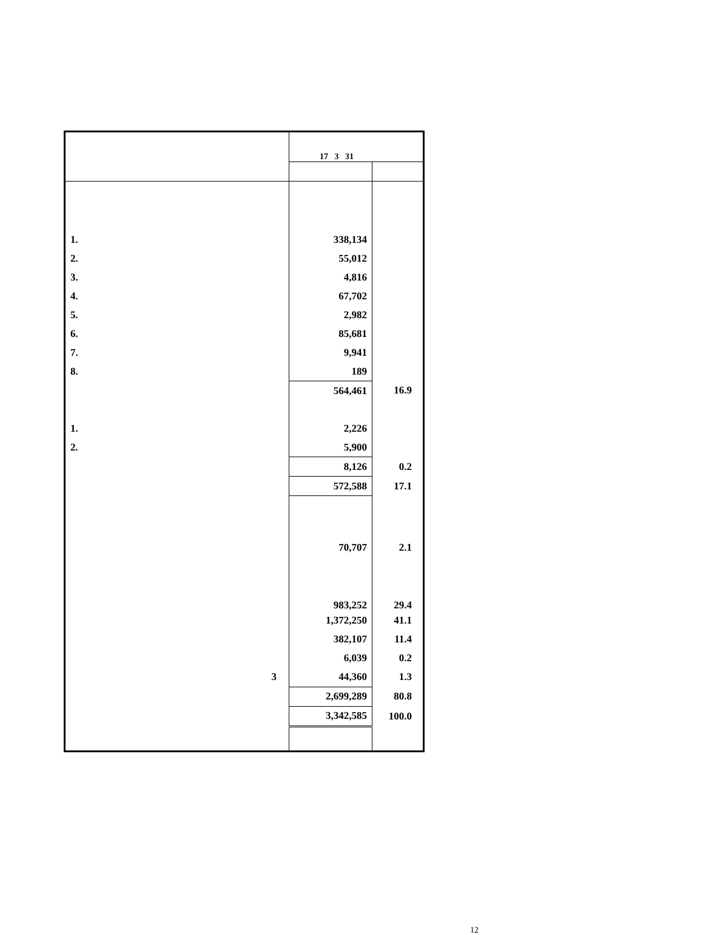| | 17 3 31 | |
| 1. | 338,134 | |
| 2. | 55,012 | |
| 3. | 4,816 | |
| 4. | 67,702 | |
| 5. | 2,982 | |
| 6. | 85,681 | |
| 7. | 9,941 | |
| 8. | 189 | |
| | 564,461 | 16.9 |
| 1. | 2,226 | |
| 2. | 5,900 | |
| | 8,126 | 0.2 |
| | 572,588 | 17.1 |
| | 70,707 | 2.1 |
| | 983,252 | 29.4 |
| | 1,372,250 | 41.1 |
| | 382,107 | 11.4 |
| | 6,039 | 0.2 |
| 3 | 44,360 | 1.3 |
| | 2,699,289 | 80.8 |
| | 3,342,585 | 100.0 |
12